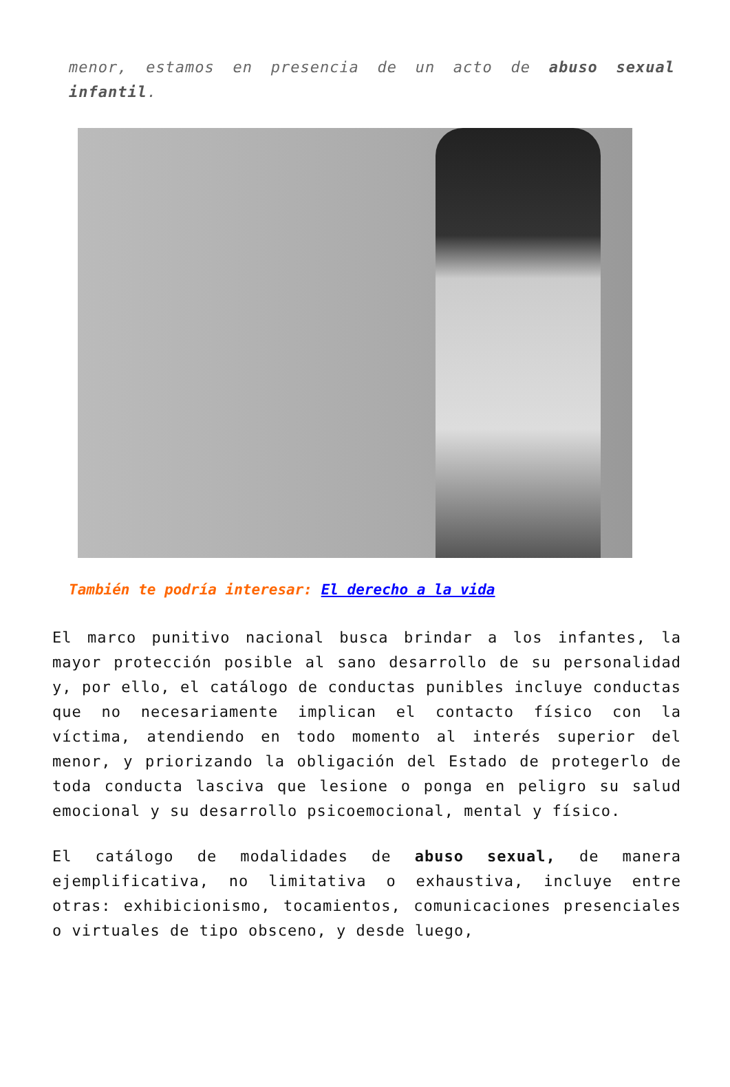menor, estamos en presencia de un acto de abuso sexual infantil.
También te podría interesar: El derecho a la vida
El marco punitivo nacional busca brindar a los infantes, la mayor protección posible al sano desarrollo de su personalidad y, por ello, el catálogo de conductas punibles incluye conductas que no necesariamente implican el contacto físico con la víctima, atendiendo en todo momento al interés superior del menor, y priorizando la obligación del Estado de protegerlo de toda conducta lasciva que lesione o ponga en peligro su salud emocional y su desarrollo psicoemocional, mental y físico.
El catálogo de modalidades de abuso sexual, de manera ejemplificativa, no limitativa o exhaustiva, incluye entre otras: exhibicionismo, tocamientos, comunicaciones presenciales o virtuales de tipo obsceno, y desde luego,